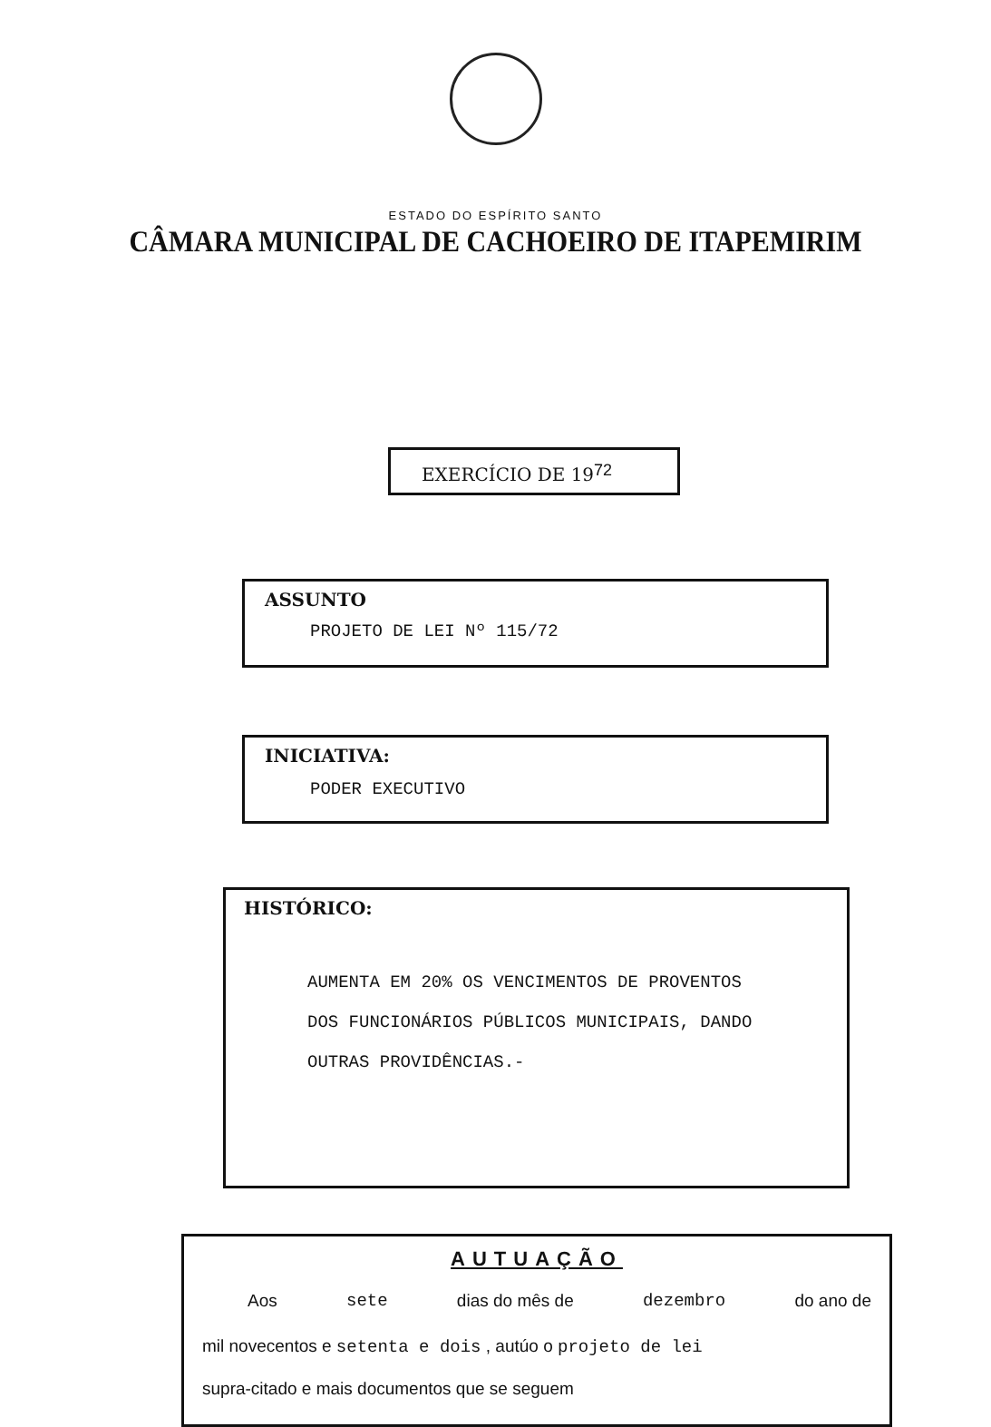ESTADO DO ESPÍRITO SANTO
CÂMARA MUNICIPAL DE CACHOEIRO DE ITAPEMIRIM
EXERCÍCIO DE 19<sup>72</sup>
ASSUNTO
PROJETO DE LEI Nº 115/72
INICIATIVA:
PODER EXECUTIVO
HISTÓRICO:
AUMENTA EM 20% OS VENCIMENTOS DE PROVENTOS
DOS FUNCIONÁRIOS PÚBLICOS MUNICIPAIS, DANDO
OUTRAS PROVIDÊNCIAS.-
AUTUAÇÃO
Aos sete dias do mês de dezembro do ano de
mil novecentos e setenta e dois , autúo o projeto de lei
supra-citado e mais documentos que se seguem